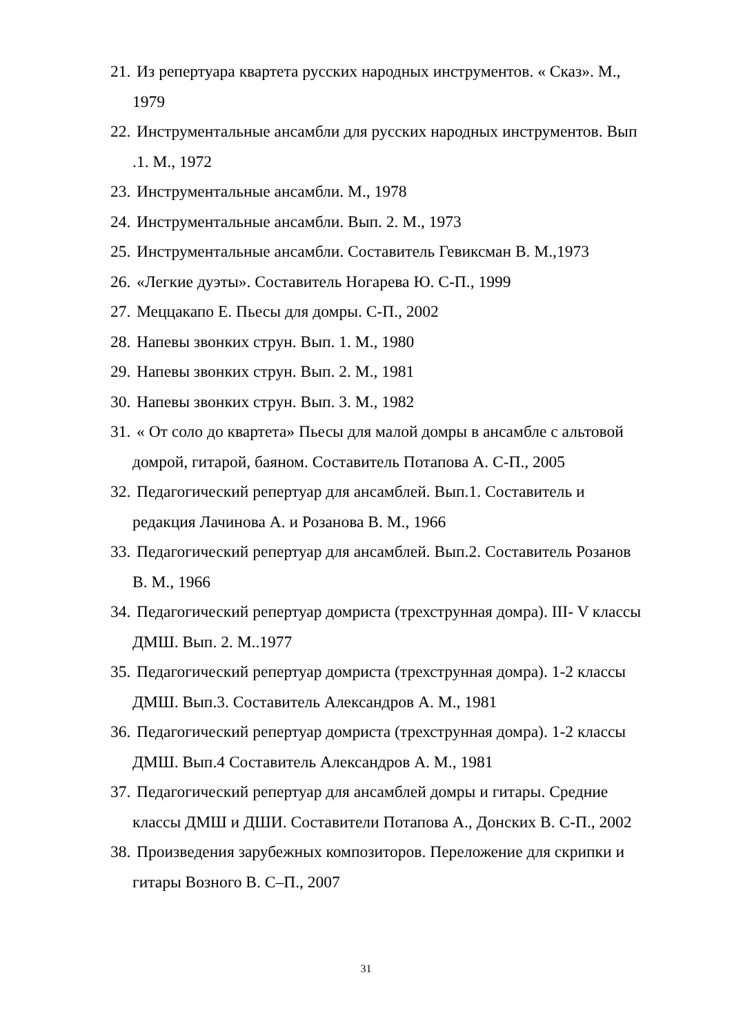21.
Из репертуара квартета русских народных инструментов. « Сказ». М.,
1979
22.
Инструментальные ансамбли для русских народных инструментов. Вып
.1. М., 1972
23.
Инструментальные ансамбли. М., 1978
24.
Инструментальные ансамбли. Вып. 2. М., 1973
25.
Инструментальные ансамбли. Составитель Гевиксман В. М.,1973
26.
«Легкие дуэты». Составитель Ногарева Ю. С-П., 1999
27.
Меццакапо Е. Пьесы для домры. С-П., 2002
28.
Напевы звонких струн. Вып. 1. М., 1980
29.
Напевы звонких струн. Вып. 2. М., 1981
30.
Напевы звонких струн. Вып. 3. М., 1982
31.
« От соло до квартета» Пьесы для малой домры в ансамбле с альтовой
домрой, гитарой, баяном. Составитель Потапова А. С-П., 2005
32.
Педагогический репертуар для ансамблей. Вып.1. Составитель и
редакция Лачинова А. и Розанова В. М., 1966
33.
Педагогический репертуар для ансамблей. Вып.2. Составитель Розанов
В. М., 1966
34.
Педагогический репертуар домриста (трехструнная домра). III- V классы
ДМШ. Вып. 2. М..1977
35.
Педагогический репертуар домриста (трехструнная домра). 1-2 классы
ДМШ. Вып.3. Составитель Александров А. М., 1981
36.
Педагогический репертуар домриста (трехструнная домра). 1-2 классы
ДМШ. Вып.4 Составитель Александров А. М., 1981
37.
Педагогический репертуар для ансамблей домры и гитары. Средние
классы ДМШ и ДШИ. Составители Потапова А., Донских В. С-П., 2002
38.
Произведения зарубежных композиторов. Переложение для скрипки и
гитары Возного В. С–П., 2007
31